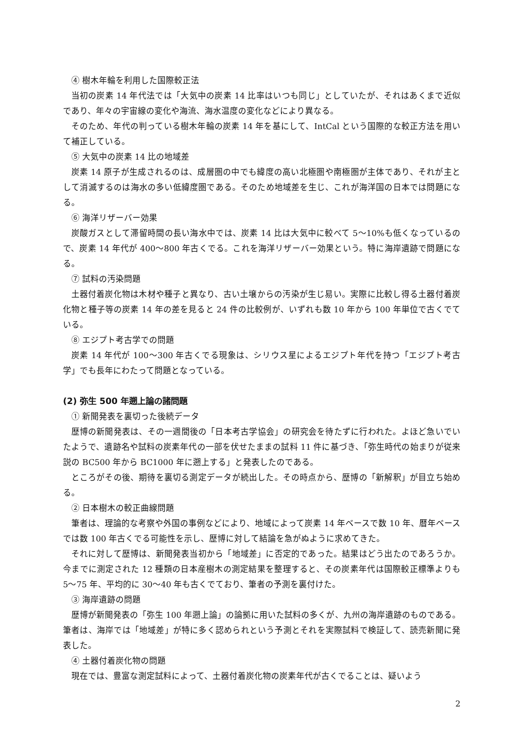④ 樹木年輪を利用した国際較正法
当初の炭素 14 年代法では「大気中の炭素 14 比率はいつも同じ」としていたが、それはあくまで近似であり、年々の宇宙線の変化や海流、海水温度の変化などにより異なる。
そのため、年代の判っている樹木年輪の炭素 14 年を基にして、IntCal という国際的な較正方法を用いて補正している。
⑤ 大気中の炭素 14 比の地域差
炭素 14 原子が生成されるのは、成層圏の中でも緯度の高い北極圏や南極圏が主体であり、それが主として消滅するのは海水の多い低緯度圏である。そのため地域差を生じ、これが海洋国の日本では問題になる。
⑥ 海洋リザーバー効果
炭酸ガスとして滞留時間の長い海水中では、炭素 14 比は大気中に較べて 5～10%も低くなっているので、炭素 14 年代が 400～800 年古くでる。これを海洋リザーバー効果という。特に海岸遺跡で問題になる。
⑦ 試料の汚染問題
土器付着炭化物は木材や種子と異なり、古い土壌からの汚染が生じ易い。実際に比較し得る土器付着炭化物と種子等の炭素 14 年の差を見ると 24 件の比較例が、いずれも数 10 年から 100 年単位で古くでている。
⑧ エジプト考古学での問題
炭素 14 年代が 100～300 年古くでる現象は、シリウス星によるエジプト年代を持つ「エジプト考古学」でも長年にわたって問題となっている。
(2) 弥生 500 年遡上論の諸問題
① 新聞発表を裏切った後続データ
歴博の新聞発表は、その一週間後の「日本考古学協会」の研究会を待たずに行われた。よほど急いでいたようで、遺跡名や試料の炭素年代の一部を伏せたままの試料 11 件に基づき、「弥生時代の始まりが従来説の BC500 年から BC1000 年に遡上する」と発表したのである。
ところがその後、期待を裏切る測定データが続出した。その時点から、歴博の「新解釈」が目立ち始める。
② 日本樹木の較正曲線問題
筆者は、理論的な考察や外国の事例などにより、地域によって炭素 14 年ベースで数 10 年、暦年ベースでは数 100 年古くでる可能性を示し、歴博に対して結論を急がぬように求めてきた。
それに対して歴博は、新聞発表当初から「地域差」に否定的であった。結果はどう出たのであろうか。今までに測定された 12 種類の日本産樹木の測定結果を整理すると、その炭素年代は国際較正標準よりも 5～75 年、平均的に 30～40 年も古くでており、筆者の予測を裏付けた。
③ 海岸遺跡の問題
歴博が新聞発表の「弥生 100 年遡上論」の論拠に用いた試料の多くが、九州の海岸遺跡のものである。筆者は、海岸では「地域差」が特に多く認められという予測とそれを実際試料で検証して、読売新聞に発表した。
④ 土器付着炭化物の問題
現在では、豊富な測定試料によって、土器付着炭化物の炭素年代が古くでることは、疑いよう
2